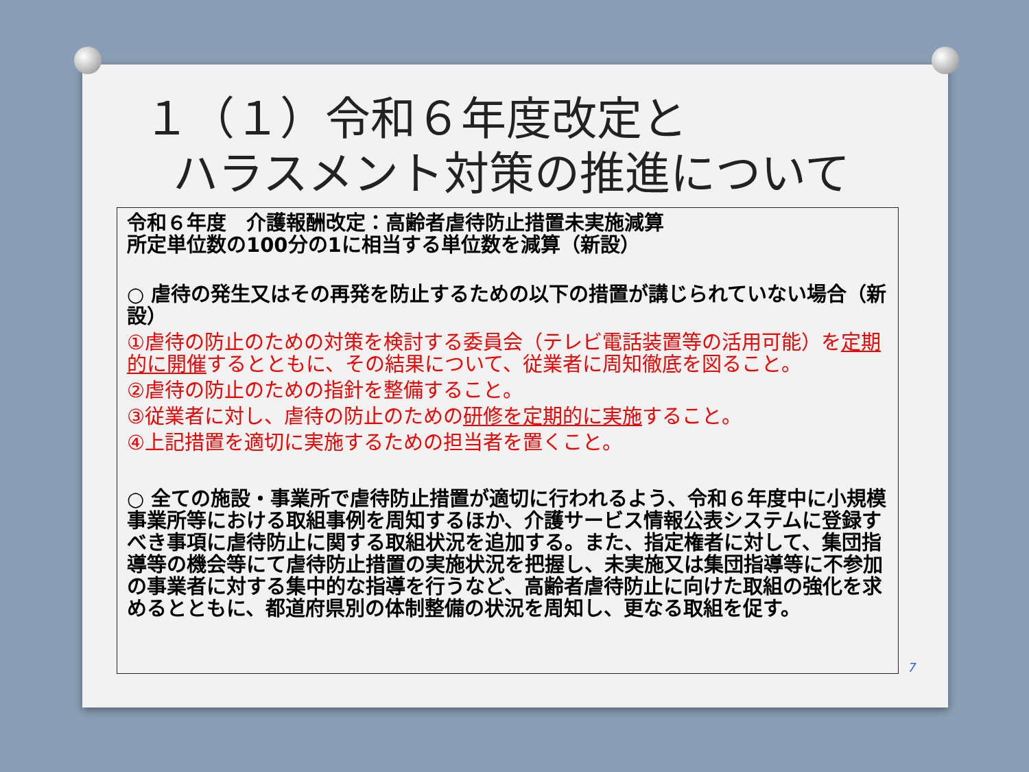１（１）令和６年度改定と
ハラスメント対策の推進について
令和６年度　介護報酬改定：高齢者虐待防止措置未実施減算
所定単位数の100分の1に相当する単位数を減算（新設）
○ 虐待の発生又はその再発を防止するための以下の措置が講じられていない場合（新設）
①虐待の防止のための対策を検討する委員会（テレビ電話装置等の活用可能）を定期的に開催するとともに、その結果について、従業者に周知徹底を図ること。
②虐待の防止のための指針を整備すること。
③従業者に対し、虐待の防止のための研修を定期的に実施すること。
④上記措置を適切に実施するための担当者を置くこと。
○ 全ての施設・事業所で虐待防止措置が適切に行われるよう、令和６年度中に小規模事業所等における取組事例を周知するほか、介護サービス情報公表システムに登録すべき事項に虐待防止に関する取組状況を追加する。また、指定権者に対して、集団指導等の機会等にて虐待防止措置の実施状況を把握し、未実施又は集団指導等に不参加の事業者に対する集中的な指導を行うなど、高齢者虐待防止に向けた取組の強化を求めるとともに、都道府県別の体制整備の状況を周知し、更なる取組を促す。
7